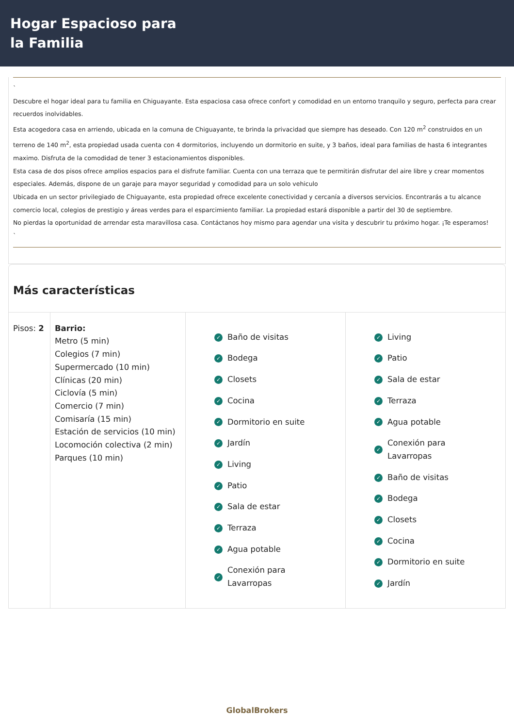Hogar Espacioso para la Familia
`
Descubre el hogar ideal para tu familia en Chiguayante. Esta espaciosa casa ofrece confort y comodidad en un entorno tranquilo y seguro, perfecta para crear recuerdos inolvidables.
Esta acogedora casa en arriendo, ubicada en la comuna de Chiguayante, te brinda la privacidad que siempre has deseado. Con 120 m<sup>2</sup> construidos en un terreno de 140 m<sup>2</sup>, esta propiedad usada cuenta con 4 dormitorios, incluyendo un dormitorio en suite, y 3 baños, ideal para familias de hasta 6 integrantes maximo. Disfruta de la comodidad de tener 3 estacionamientos disponibles.
Esta casa de dos pisos ofrece amplios espacios para el disfrute familiar. Cuenta con una terraza que te permitirán disfrutar del aire libre y crear momentos especiales. Además, dispone de un garaje para mayor seguridad y comodidad para un solo vehiculo
Ubicada en un sector privilegiado de Chiguayante, esta propiedad ofrece excelente conectividad y cercanía a diversos servicios. Encontrarás a tu alcance comercio local, colegios de prestigio y áreas verdes para el esparcimiento familiar. La propiedad estará disponible a partir del 30 de septiembre.
No pierdas la oportunidad de arrendar esta maravillosa casa. Contáctanos hoy mismo para agendar una visita y descubrir tu próximo hogar. ¡Te esperamos!
`
Más características
| Pisos: 2 | Barrio: Metro (5 min) Colegios (7 min) Supermercado (10 min) Clínicas (20 min) Ciclovía (5 min) Comercio (7 min) Comisaría (15 min) Estación de servicios (10 min) Locomoción colectiva (2 min) Parques (10 min) | ✓ Baño de visitas ✓ Bodega ✓ Closets ✓ Cocina ✓ Dormitorio en suite ✓ Jardín ✓ Living ✓ Patio ✓ Sala de estar ✓ Terraza ✓ Agua potable ✓ Conexión para Lavarropas | ✓ Living ✓ Patio ✓ Sala de estar ✓ Terraza ✓ Agua potable ✓ Conexión para Lavarropas ✓ Baño de visitas ✓ Bodega ✓ Closets ✓ Cocina ✓ Dormitorio en suite ✓ Jardín |
GlobalBrokers